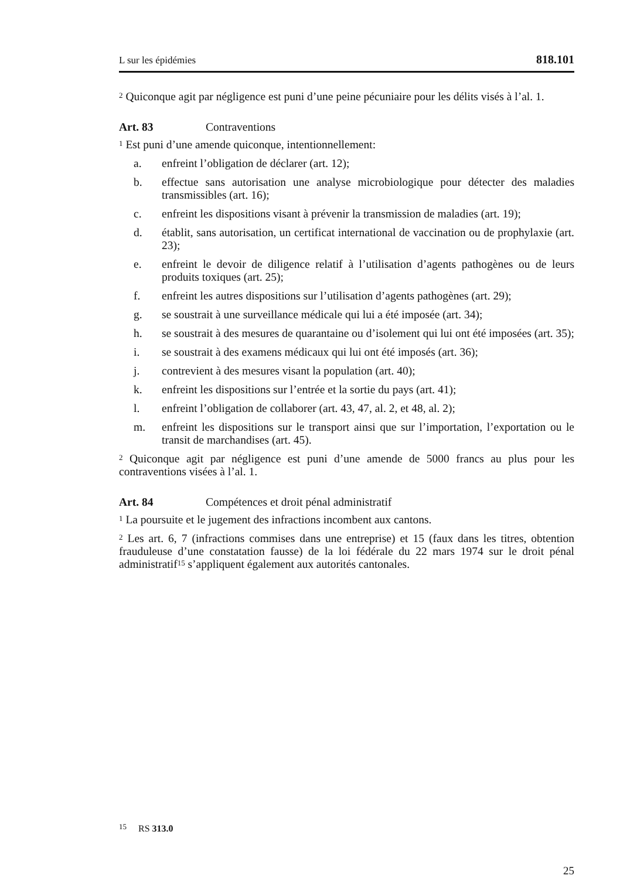L sur les épidémies 818.101
<sup>2</sup> Quiconque agit par négligence est puni d’une peine pécuniaire pour les délits visés à l’al. 1.
Art. 83 Contraventions
<sup>1</sup> Est puni d’une amende quiconque, intentionnellement:
a. enfreint l’obligation de déclarer (art. 12);
b. effectue sans autorisation une analyse microbiologique pour détecter des maladies transmissibles (art. 16);
c. enfreint les dispositions visant à prévenir la transmission de maladies (art. 19);
d. établit, sans autorisation, un certificat international de vaccination ou de prophylaxie (art. 23);
e. enfreint le devoir de diligence relatif à l’utilisation d’agents pathogènes ou de leurs produits toxiques (art. 25);
f. enfreint les autres dispositions sur l’utilisation d’agents pathogènes (art. 29);
g. se soustrait à une surveillance médicale qui lui a été imposée (art. 34);
h. se soustrait à des mesures de quarantaine ou d’isolement qui lui ont été imposées (art. 35);
i. se soustrait à des examens médicaux qui lui ont été imposés (art. 36);
j. contrevient à des mesures visant la population (art. 40);
k. enfreint les dispositions sur l’entrée et la sortie du pays (art. 41);
l. enfreint l’obligation de collaborer (art. 43, 47, al. 2, et 48, al. 2);
m. enfreint les dispositions sur le transport ainsi que sur l’importation, l’exportation ou le transit de marchandises (art. 45).
<sup>2</sup> Quiconque agit par négligence est puni d’une amende de 5000 francs au plus pour les contraventions visées à l’al. 1.
Art. 84 Compétences et droit pénal administratif
<sup>1</sup> La poursuite et le jugement des infractions incombent aux cantons.
<sup>2</sup> Les art. 6, 7 (infractions commises dans une entreprise) et 15 (faux dans les titres, obtention frauduleuse d’une constatation fausse) de la loi fédérale du 22 mars 1974 sur le droit pénal administratif<sup>15</sup> s’appliquent également aux autorités cantonales.
<sup>15</sup> RS 313.0
25